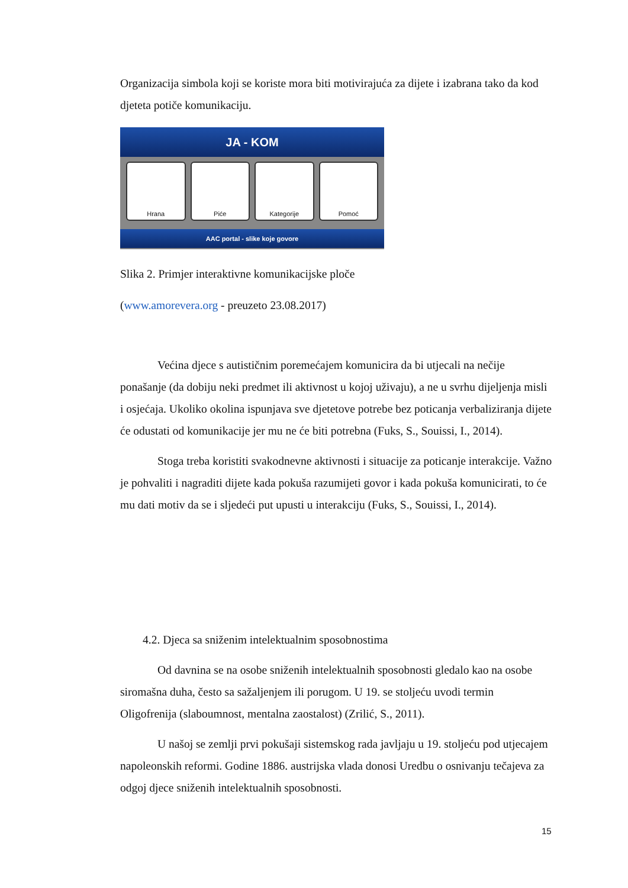Organizacija simbola koji se koriste mora biti motivirajuća za dijete i izabrana tako da kod djeteta potiče komunikaciju.
JA - KOM
Hrana Piće Kategorije Pomoć
AAC portal - slike koje govore
Slika 2. Primjer interaktivne komunikacijske ploče
(www.amorevera.org - preuzeto 23.08.2017)
Većina djece s autističnim poremećajem komunicira da bi utjecali na nečije ponašanje (da dobiju neki predmet ili aktivnost u kojoj uživaju), a ne u svrhu dijeljenja misli i osjećaja. Ukoliko okolina ispunjava sve djetetove potrebe bez poticanja verbaliziranja dijete će odustati od komunikacije jer mu ne će biti potrebna (Fuks, S., Souissi, I., 2014).
Stoga treba koristiti svakodnevne aktivnosti i situacije za poticanje interakcije. Važno je pohvaliti i nagraditi dijete kada pokuša razumijeti govor i kada pokuša komunicirati, to će mu dati motiv da se i sljedeći put upusti u interakciju (Fuks, S., Souissi, I., 2014).
4.2. Djeca sa sniženim intelektualnim sposobnostima
Od davnina se na osobe sniženih intelektualnih sposobnosti gledalo kao na osobe siromašna duha, često sa sažaljenjem ili porugom. U 19. se stoljeću uvodi termin Oligofrenija (slaboumnost, mentalna zaostalost) (Zrilić, S., 2011).
U našoj se zemlji prvi pokušaji sistemskog rada javljaju u 19. stoljeću pod utjecajem napoleonskih reformi. Godine 1886. austrijska vlada donosi Uredbu o osnivanju tečajeva za odgoj djece sniženih intelektualnih sposobnosti.
15